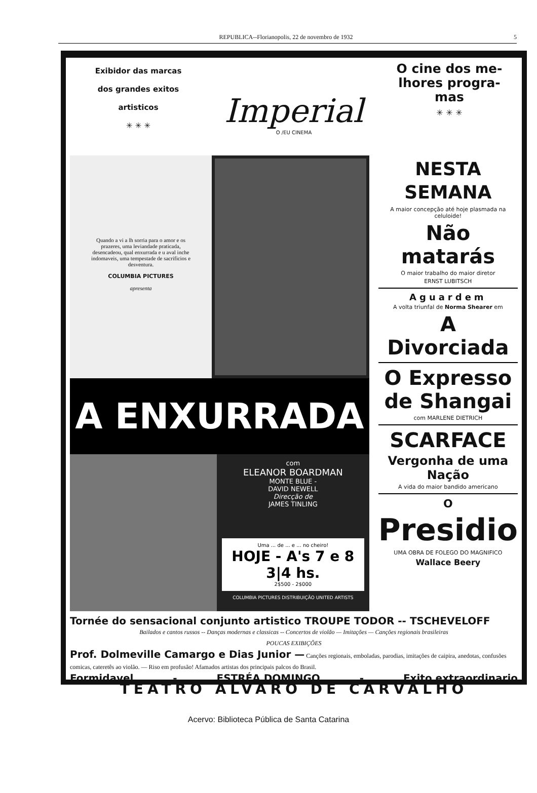REPUBLICA--Florianopolis, 22 de novembro de 1932 5
Exibidor das marcas
dos grandes exitos
artisticos
✳ ✳ ✳
Imperial
O /EU CINEMA
O cine dos me-
lhores progra-
mas
✳ ✳ ✳
Quando a vi a lh sorria para o amor e os prazeres, uma leviandade praticada, desencadeou, qual enxurrada e u aval inche indomaveis, uma tempestade de sacrificios e desventura.
COLUMBIA PICTURES
apresenta
A ENXURRADA
com
ELEANOR BOARDMAN
MONTE BLUE -
DAVID NEWELL
Direcção de
JAMES TINLING
Uma ... de ... e ... no cheiro!
HOJE - A's 7 e 8 3|4 hs.
2$500 - 2$000
COLUMBIA PICTURES DISTRIBUIÇÃO UNITED ARTISTS
NESTA SEMANA
A maior concepção até hoje plasmada na celuloide!
Não matarás
O maior trabalho do maior diretor
ERNST LUBITSCH
Aguardem
A volta triunfal de Norma Shearer em
A Divorciada
O Expresso
de Shangai
com MARLENE DIETRICH
SCARFACE
Vergonha de uma Nação
A vida do maior bandido americano
O
Presidio
UMA OBRA DE FOLEGO DO MAGNIFICO
Wallace Beery
Tornée do sensacional conjunto artistico TROUPE TODOR -- TSCHEVELOFF
Bailados e cantos russos -- Danças modernas e classicas -- Concertos de violão — Imitações — Canções regionais brasileiras
POUCAS EXIBIÇÕES
Prof. Dolmeville Camargo e Dias Junior — Canções regionais, emboladas, parodias, imitações de caipira, anedotas, confusões comicas, cateretês ao violão. — Riso em profusão! Afamados artistas dos principais palcos do Brasil.
Formidavel - ESTRÉA DOMINGO - Exito extraordinario
TEATRO ALVARO DE CARVALHO
Acervo: Biblioteca Pública de Santa Catarina